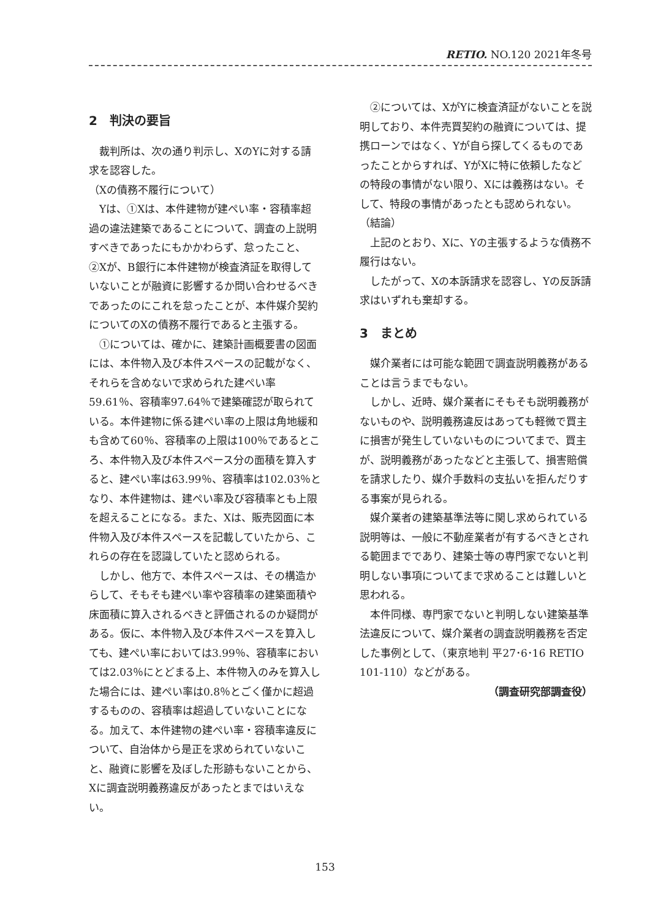RETIO. NO.120 2021年冬号
2　判決の要旨
裁判所は、次の通り判示し、XのYに対する請求を認容した。
（Xの債務不履行について）
Yは、①Xは、本件建物が建ぺい率・容積率超過の違法建築であることについて、調査の上説明すべきであったにもかかわらず、怠ったこと、②Xが、B銀行に本件建物が検査済証を取得していないことが融資に影響するか問い合わせるべきであったのにこれを怠ったことが、本件媒介契約についてのXの債務不履行であると主張する。
①については、確かに、建築計画概要書の図面には、本件物入及び本件スペースの記載がなく、それらを含めないで求められた建ぺい率59.61％、容積率97.64％で建築確認が取られている。本件建物に係る建ぺい率の上限は角地緩和も含めて60％、容積率の上限は100％であるところ、本件物入及び本件スペース分の面積を算入すると、建ぺい率は63.99％、容積率は102.03％となり、本件建物は、建ぺい率及び容積率とも上限を超えることになる。また、Xは、販売図面に本件物入及び本件スペースを記載していたから、これらの存在を認識していたと認められる。
しかし、他方で、本件スペースは、その構造からして、そもそも建ぺい率や容積率の建築面積や床面積に算入されるべきと評価されるのか疑問がある。仮に、本件物入及び本件スペースを算入しても、建ぺい率においては3.99％、容積率においては2.03％にとどまる上、本件物入のみを算入した場合には、建ぺい率は0.8％とごく僅かに超過するものの、容積率は超過していないことになる。加えて、本件建物の建ぺい率・容積率違反について、自治体から是正を求められていないこと、融資に影響を及ぼした形跡もないことから、Xに調査説明義務違反があったとまではいえない。
②については、XがYに検査済証がないことを説明しており、本件売買契約の融資については、提携ローンではなく、Yが自ら探してくるものであったことからすれば、YがXに特に依頼したなどの特段の事情がない限り、Xには義務はない。そして、特段の事情があったとも認められない。
（結論）
上記のとおり、Xに、Yの主張するような債務不履行はない。
したがって、Xの本訴請求を認容し、Yの反訴請求はいずれも棄却する。
3　まとめ
媒介業者には可能な範囲で調査説明義務があることは言うまでもない。
しかし、近時、媒介業者にそもそも説明義務がないものや、説明義務違反はあっても軽微で買主に損害が発生していないものについてまで、買主が、説明義務があったなどと主張して、損害賠償を請求したり、媒介手数料の支払いを拒んだりする事案が見られる。
媒介業者の建築基準法等に関し求められている説明等は、一般に不動産業者が有するべきとされる範囲までであり、建築士等の専門家でないと判明しない事項についてまで求めることは難しいと思われる。
本件同様、専門家でないと判明しない建築基準法違反について、媒介業者の調査説明義務を否定した事例として、（東京地判 平27･6･16 RETIO 101-110）などがある。
（調査研究部調査役）
153